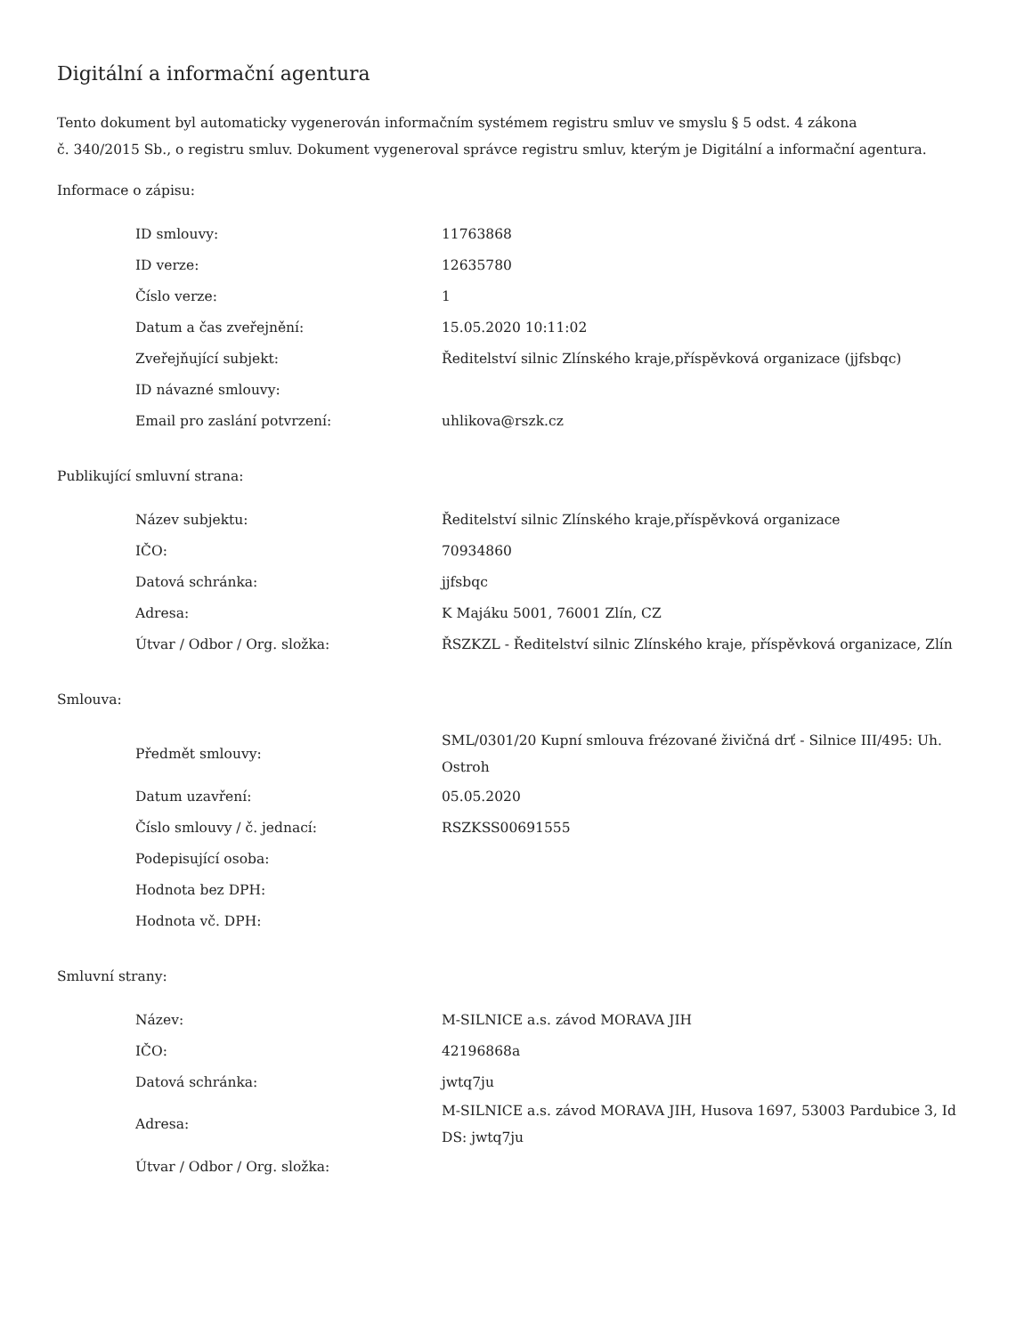Digitální a informační agentura
Tento dokument byl automaticky vygenerován informačním systémem registru smluv ve smyslu § 5 odst. 4 zákona
č. 340/2015 Sb., o registru smluv. Dokument vygeneroval správce registru smluv, kterým je Digitální a informační agentura.
Informace o zápisu:
| ID smlouvy: | 11763868 |
| ID verze: | 12635780 |
| Číslo verze: | 1 |
| Datum a čas zveřejnění: | 15.05.2020 10:11:02 |
| Zveřejňující subjekt: | Ředitelství silnic Zlínského kraje,příspěvková organizace (jjfsbqc) |
| ID návazné smlouvy: | |
| Email pro zaslání potvrzení: | uhlikova@rszk.cz |
Publikující smluvní strana:
| Název subjektu: | Ředitelství silnic Zlínského kraje,příspěvková organizace |
| IČO: | 70934860 |
| Datová schránka: | jjfsbqc |
| Adresa: | K Majáku 5001, 76001 Zlín, CZ |
| Útvar / Odbor / Org. složka: | ŘSZKZL - Ředitelství silnic Zlínského kraje, příspěvková organizace, Zlín |
Smlouva:
| Předmět smlouvy: | SML/0301/20 Kupní smlouva frézované živičná drť - Silnice III/495: Uh. Ostroh |
| Datum uzavření: | 05.05.2020 |
| Číslo smlouvy / č. jednací: | RSZKSS00691555 |
| Podepisující osoba: | |
| Hodnota bez DPH: | |
| Hodnota vč. DPH: | |
Smluvní strany:
| Název: | M-SILNICE a.s. závod MORAVA JIH |
| IČO: | 42196868a |
| Datová schránka: | jwtq7ju |
| Adresa: | M-SILNICE a.s. závod MORAVA JIH, Husova 1697, 53003 Pardubice 3, Id DS: jwtq7ju |
| Útvar / Odbor / Org. složka: | |